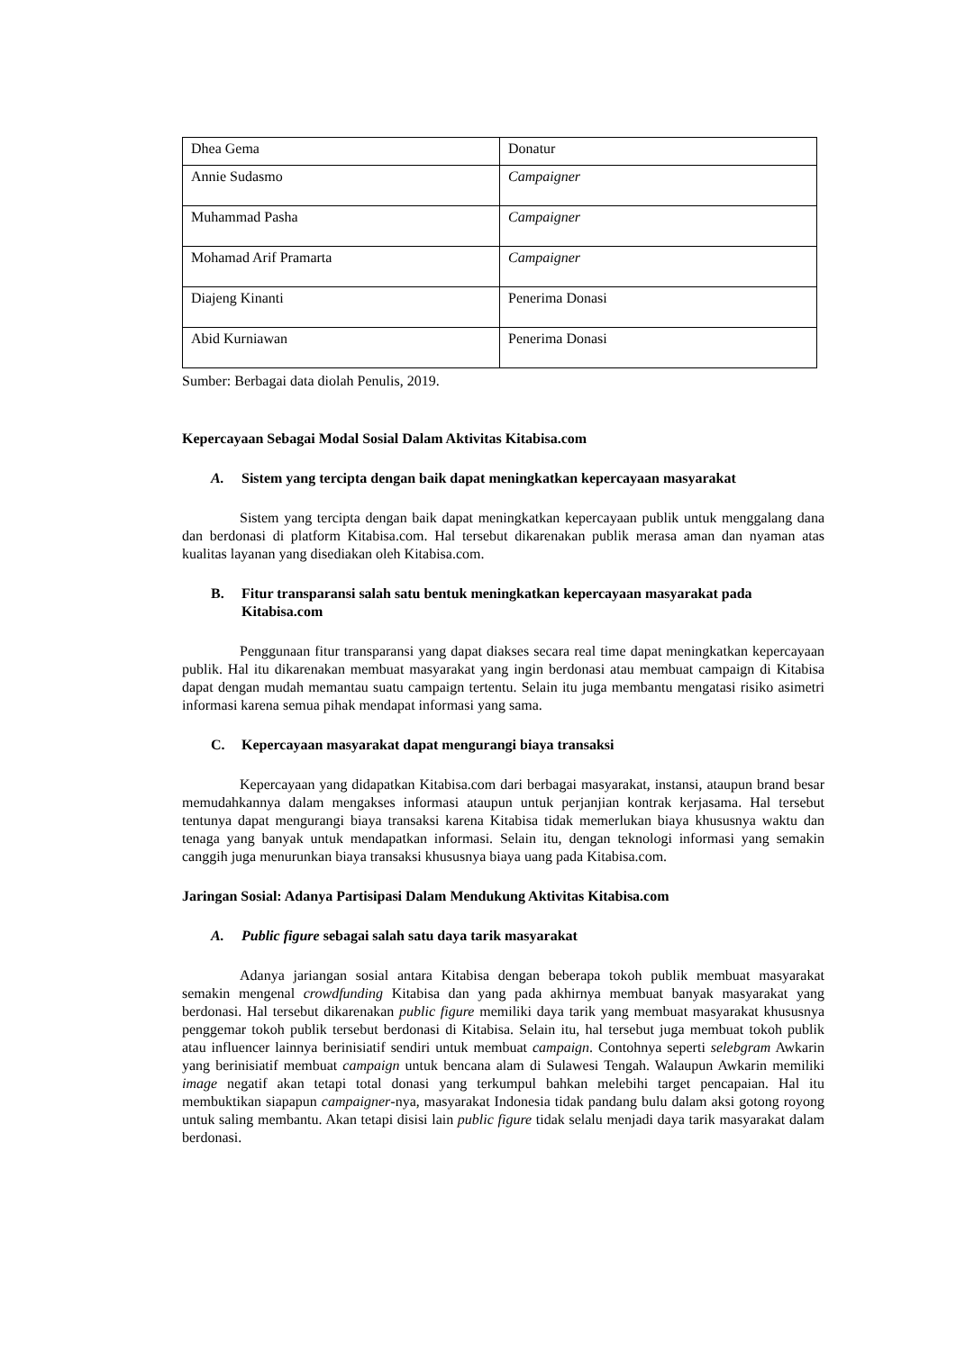| Dhea Gema | Donatur |
| Annie Sudasmo | Campaigner |
| Muhammad Pasha | Campaigner |
| Mohamad Arif Pramarta | Campaigner |
| Diajeng Kinanti | Penerima Donasi |
| Abid Kurniawan | Penerima Donasi |
Sumber: Berbagai data diolah Penulis, 2019.
Kepercayaan Sebagai Modal Sosial Dalam Aktivitas Kitabisa.com
A. Sistem yang tercipta dengan baik dapat meningkatkan kepercayaan masyarakat
Sistem yang tercipta dengan baik dapat meningkatkan kepercayaan publik untuk menggalang dana dan berdonasi di platform Kitabisa.com. Hal tersebut dikarenakan publik merasa aman dan nyaman atas kualitas layanan yang disediakan oleh Kitabisa.com.
B. Fitur transparansi salah satu bentuk meningkatkan kepercayaan masyarakat pada Kitabisa.com
Penggunaan fitur transparansi yang dapat diakses secara real time dapat meningkatkan kepercayaan publik. Hal itu dikarenakan membuat masyarakat yang ingin berdonasi atau membuat campaign di Kitabisa dapat dengan mudah memantau suatu campaign tertentu. Selain itu juga membantu mengatasi risiko asimetri informasi karena semua pihak mendapat informasi yang sama.
C. Kepercayaan masyarakat dapat mengurangi biaya transaksi
Kepercayaan yang didapatkan Kitabisa.com dari berbagai masyarakat, instansi, ataupun brand besar memudahkannya dalam mengakses informasi ataupun untuk perjanjian kontrak kerjasama. Hal tersebut tentunya dapat mengurangi biaya transaksi karena Kitabisa tidak memerlukan biaya khususnya waktu dan tenaga yang banyak untuk mendapatkan informasi. Selain itu, dengan teknologi informasi yang semakin canggih juga menurunkan biaya transaksi khususnya biaya uang pada Kitabisa.com.
Jaringan Sosial: Adanya Partisipasi Dalam Mendukung Aktivitas Kitabisa.com
A. Public figure sebagai salah satu daya tarik masyarakat
Adanya jariangan sosial antara Kitabisa dengan beberapa tokoh publik membuat masyarakat semakin mengenal crowdfunding Kitabisa dan yang pada akhirnya membuat banyak masyarakat yang berdonasi. Hal tersebut dikarenakan public figure memiliki daya tarik yang membuat masyarakat khususnya penggemar tokoh publik tersebut berdonasi di Kitabisa. Selain itu, hal tersebut juga membuat tokoh publik atau influencer lainnya berinisiatif sendiri untuk membuat campaign. Contohnya seperti selebgram Awkarin yang berinisiatif membuat campaign untuk bencana alam di Sulawesi Tengah. Walaupun Awkarin memiliki image negatif akan tetapi total donasi yang terkumpul bahkan melebihi target pencapaian. Hal itu membuktikan siapapun campaigner-nya, masyarakat Indonesia tidak pandang bulu dalam aksi gotong royong untuk saling membantu. Akan tetapi disisi lain public figure tidak selalu menjadi daya tarik masyarakat dalam berdonasi.